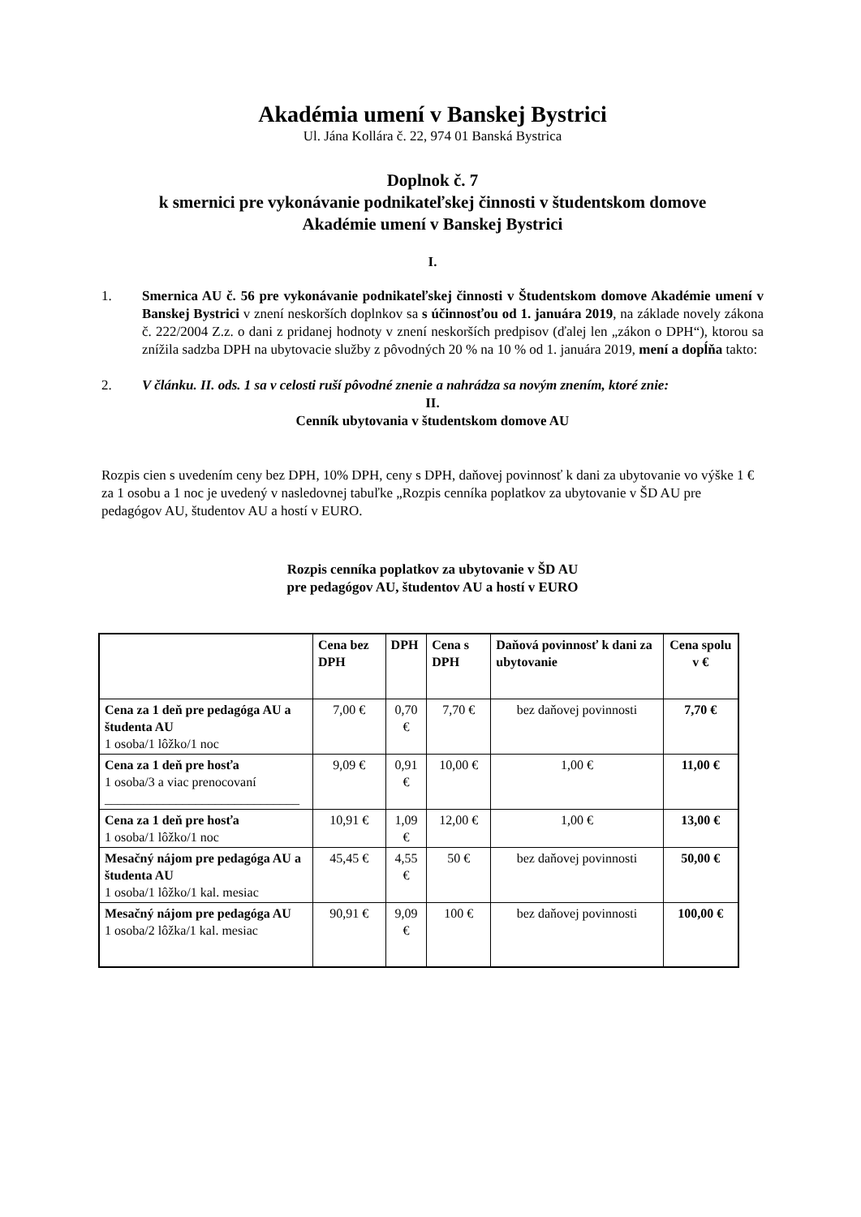Akadémia umení v Banskej Bystrici
Ul. Jána Kollára č. 22, 974 01 Banská Bystrica
Doplnok č. 7
k smernici pre vykonávanie podnikateľskej činnosti v študentskom domove
Akadémie umení v Banskej Bystrici
I.
1. Smernica AU č. 56 pre vykonávanie podnikateľskej činnosti v Študentskom domove Akadémie umení v Banskej Bystrici v znení neskorších doplnkov sa s účinnosťou od 1. januára 2019, na základe novely zákona č. 222/2004 Z.z. o dani z pridanej hodnoty v znení neskorších predpisov (ďalej len „zákon o DPH“), ktorou sa znížila sadzba DPH na ubytovacie služby z pôvodných 20 % na 10 % od 1. januára 2019, mení a dopĺňa takto:
2. V článku. II. ods. 1 sa v celosti ruší pôvodné znenie a nahrádza sa novým znením, ktoré znie:
II.
Cenník ubytovania v študentskom domove AU
Rozpis cien s uvedením ceny bez DPH, 10% DPH, ceny s DPH, daňovej povinnosť k dani za ubytovanie vo výške 1 € za 1 osobu a 1 noc je uvedený v nasledovnej tabuľke „Rozpis cenníka poplatkov za ubytovanie v ŠD AU pre pedagógov AU, študentov AU a hostí v EURO.
Rozpis cenníka poplatkov za ubytovanie v ŠD AU
pre pedagógov AU, študentov AU a hostí v EURO
| | Cena bez DPH | DPH | Cena s DPH | Daňová povinnosť k dani za ubytovanie | Cena spolu v € |
| --- | --- | --- | --- | --- | --- |
| Cena za 1 deň pre pedagóga AU a študenta AU 1 osoba/1 lôžko/1 noc | 7,00 € | 0,70 € | 7,70 € | bez daňovej povinnosti | 7,70 € |
| Cena za 1 deň pre hosťa 1 osoba/3 a viac prenocovaní ______________________________ | 9,09 € | 0,91 € | 10,00 € | 1,00 € | 11,00 € |
| Cena za 1 deň pre hosťa 1 osoba/1 lôžko/1 noc | 10,91 € | 1,09 € | 12,00 € | 1,00 € | 13,00 € |
| Mesačný nájom pre pedagóga AU a študenta AU 1 osoba/1 lôžko/1 kal. mesiac | 45,45 € | 4,55 € | 50 € | bez daňovej povinnosti | 50,00 € |
| Mesačný nájom pre pedagóga AU 1 osoba/2 lôžka/1 kal. mesiac | 90,91 € | 9,09 € | 100 € | bez daňovej povinnosti | 100,00 € |